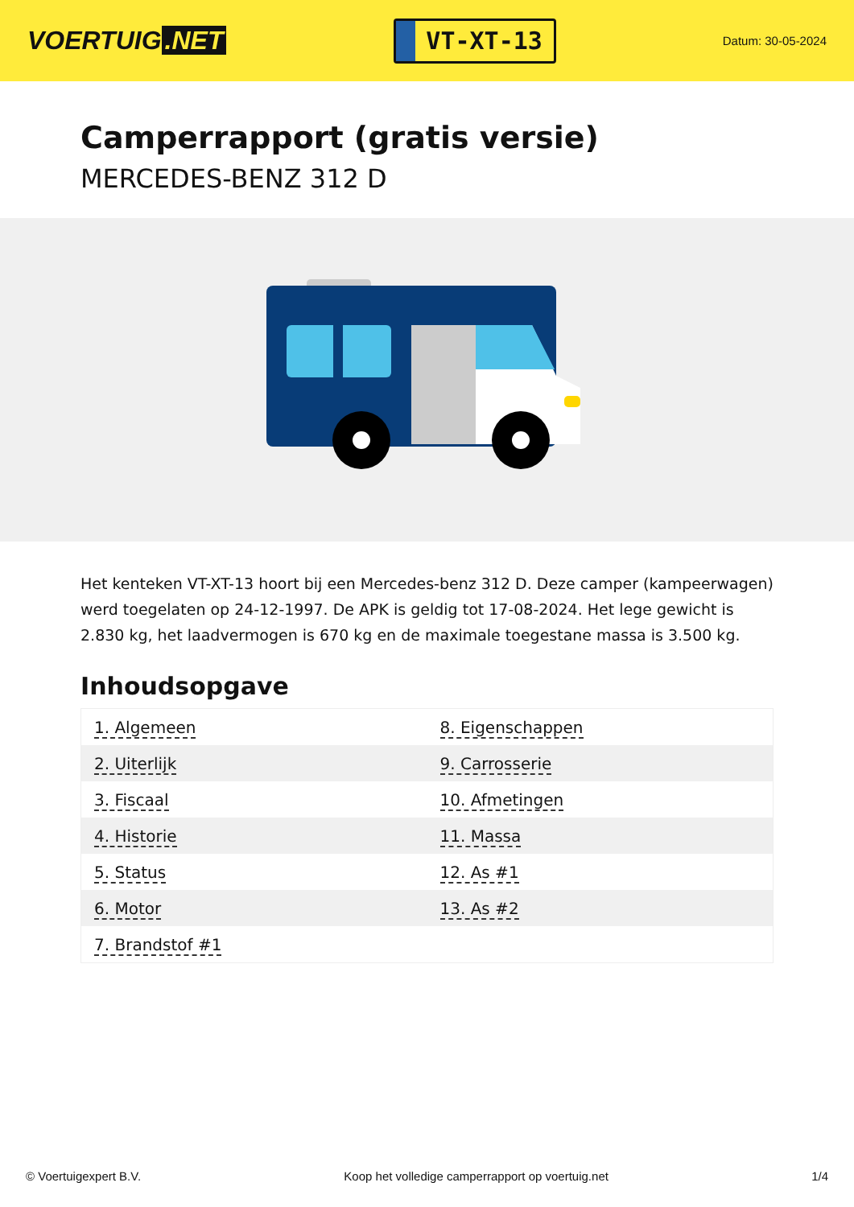VOERTUIG.NET
VT-XT-13
Datum: 30-05-2024
Camperrapport (gratis versie)
MERCEDES-BENZ 312 D
Het kenteken VT-XT-13 hoort bij een Mercedes-benz 312 D. Deze camper (kampeerwagen) werd toegelaten op 24-12-1997. De APK is geldig tot 17-08-2024. Het lege gewicht is 2.830 kg, het laadvermogen is 670 kg en de maximale toegestane massa is 3.500 kg.
Inhoudsopgave
| 1. Algemeen | 8. Eigenschappen |
| 2. Uiterlijk | 9. Carrosserie |
| 3. Fiscaal | 10. Afmetingen |
| 4. Historie | 11. Massa |
| 5. Status | 12. As #1 |
| 6. Motor | 13. As #2 |
| 7. Brandstof #1 | |
© Voertuigexpert B.V. Koop het volledige camperrapport op voertuig.net 1/4